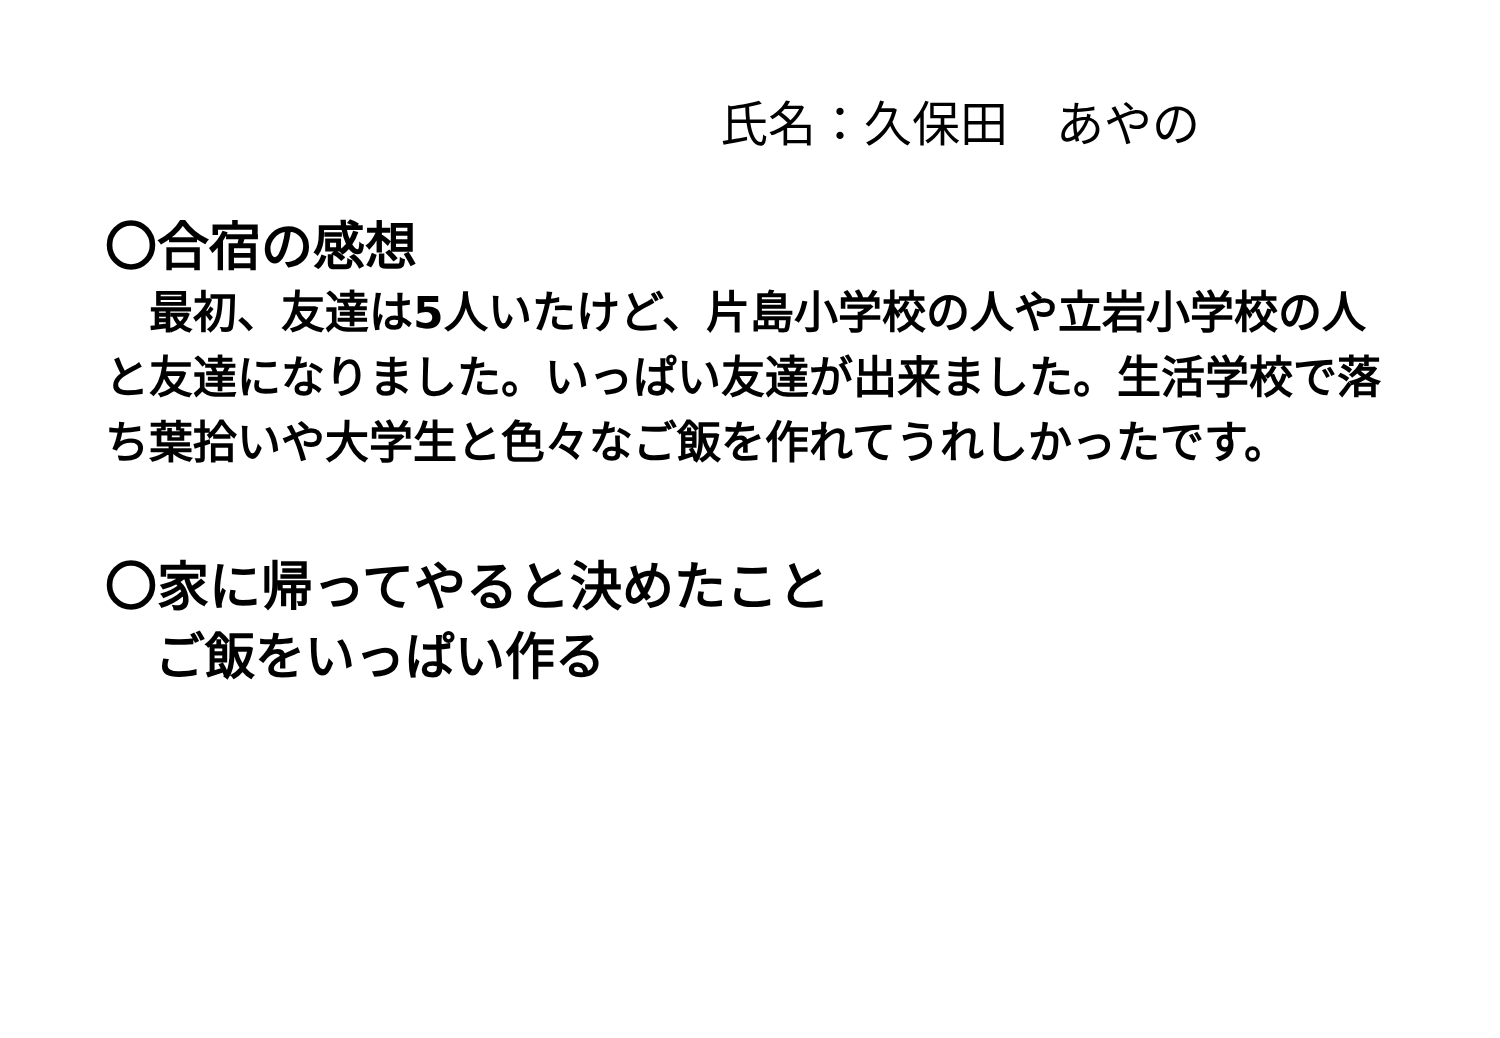氏名：久保田　あやの
〇合宿の感想
　最初、友達は5人いたけど、片島小学校の人や立岩小学校の人と友達になりました。いっぱい友達が出来ました。生活学校で落ち葉拾いや大学生と色々なご飯を作れてうれしかったです。
〇家に帰ってやると決めたこと
　ご飯をいっぱい作る